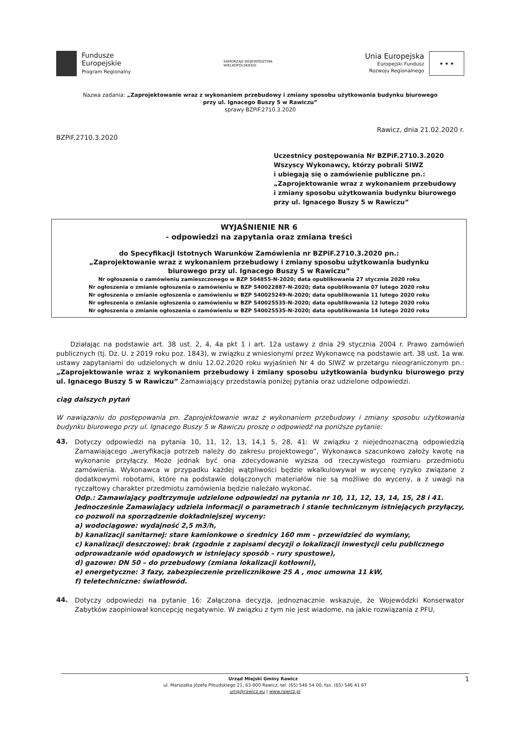Fundusze
Europejskie
Program Regionalny
SAMORZĄD WOJEWÓDZTWA
WIELKOPOLSKIEGO
Unia Europejska
Europejski Fundusz
Rozwoju Regionalnego
★ ★ ★
Nazwa zadania: „Zaprojektowanie wraz z wykonaniem przebudowy i zmiany sposobu użytkowania budynku biurowego
przy ul. Ignacego Buszy 5 w Rawiczu”
sprawy BZPiF.2710.3.2020
Rawicz, dnia 21.02.2020 r.
BZPiF.2710.3.2020
Uczestnicy postępowania Nr BZPiF.2710.3.2020
Wszyscy Wykonawcy, którzy pobrali SIWZ
i ubiegają się o zamówienie publiczne pn.:
„Zaprojektowanie wraz z wykonaniem przebudowy
i zmiany sposobu użytkowania budynku biurowego
przy ul. Ignacego Buszy 5 w Rawiczu”
WYJAŚNIENIE NR 6
- odpowiedzi na zapytania oraz zmiana treści
do Specyfikacji Istotnych Warunków Zamówienia nr BZPiF.2710.3.2020 pn.:
„Zaprojektowanie wraz z wykonaniem przebudowy i zmiany sposobu użytkowania budynku
biurowego przy ul. Ignacego Buszy 5 w Rawiczu”
Nr ogłoszenia o zamówieniu zamieszczonego w BZP 504855-N-2020; data opublikowania 27 stycznia 2020 roku
Nr ogłoszenia o zmianie ogłoszenia o zamówieniu w BZP 540022887-N-2020; data opublikowania 07 lutego 2020 roku
Nr ogłoszenia o zmianie ogłoszenia o zamówieniu w BZP 540025249-N-2020; data opublikowania 11 lutego 2020 roku
Nr ogłoszenia o zmianie ogłoszenia o zamówieniu w BZP 540025535-N-2020; data opublikowania 12 lutego 2020 roku
Nr ogłoszenia o zmianie ogłoszenia o zamówieniu w BZP 540025535-N-2020; data opublikowania 14 lutego 2020 roku
Działając na podstawie art. 38 ust. 2, 4, 4a pkt 1 i art. 12a ustawy z dnia 29 stycznia 2004 r. Prawo zamówień publicznych (tj. Dz. U. z 2019 roku poz. 1843), w związku z wniesionymi przez Wykonawcę na podstawie art. 38 ust. 1a ww. ustawy zapytaniami do udzielonych w dniu 12.02.2020 roku wyjaśnień Nr 4 do SIWZ w przetargu nieograniczonym pn.: „Zaprojektowanie wraz z wykonaniem przebudowy i zmiany sposobu użytkowania budynku biurowego przy ul. Ignacego Buszy 5 w Rawiczu” Zamawiający przedstawia poniżej pytania oraz udzielone odpowiedzi.
ciąg dalszych pytań
W nawiązaniu do postępowania pn. Zaprojektowanie wraz z wykonaniem przebudowy i zmiany sposobu użytkowania budynku biurowego przy ul. Ignacego Buszy 5 w Rawiczu proszę o odpowiedź na poniższe pytanie:
43.
Dotyczy odpowiedzi na pytania 10, 11, 12, 13, 14,1 5, 28, 41: W związku z niejednoznaczną odpowiedzią Zamawiającego „weryfikacja potrzeb należy do zakresu projektowego”, Wykonawca szacunkowo założy kwotę na wykonanie przyłączy. Może jednak być ona zdecydowanie wyższa od rzeczywistego rozmiaru przedmiotu zamówienia. Wykonawca w przypadku każdej wątpliwości będzie wkalkulowywał w wycenę ryzyko związane z dodatkowymi robotami, które na podstawie dołączonych materiałów nie są możliwe do wyceny, a z uwagi na ryczałtowy charakter przedmiotu zamówienia będzie należało wykonać.
Odp.: Zamawiający podtrzymuje udzielone odpowiedzi na pytania nr 10, 11, 12, 13, 14, 15, 28 i 41. Jednocześnie Zamawiający udziela informacji o parametrach i stanie technicznym istniejących przyłączy, co pozwoli na sporządzenie dokładniejszej wyceny:
a) wodociągowe: wydajność 2,5 m3/h,
b) kanalizacji sanitarnej: stare kamionkowe o średnicy 160 mm – przewidzieć do wymiany,
c) kanalizacji deszczowej: brak (zgodnie z zapisami decyzji o lokalizacji inwestycji celu publicznego odprowadzanie wód opadowych w istniejący sposób – rury spustowe),
d) gazowe: DN 50 – do przebudowy (zmiana lokalizacji kotłowni),
e) energetyczne: 3 fazy, zabezpieczenie przelicznikowe 25 A , moc umowna 11 kW,
f) teletechniczne: światłowód.
44.
Dotyczy odpowiedzi na pytanie 16: Załączona decyzja, jednoznacznie wskazuje, że Wojewódzki Konserwator Zabytków zaopiniował koncepcję negatywnie. W związku z tym nie jest wiadome, na jakie rozwiązania z PFU,
Urząd Miejski Gminy Rawicz 1
ul. Marszałka Józefa Piłsudskiego 21, 63-900 Rawicz, tel. (65) 546 54 00, fax. (65) 546 41 67
umg@rawicz.eu | www.rawicz.pl